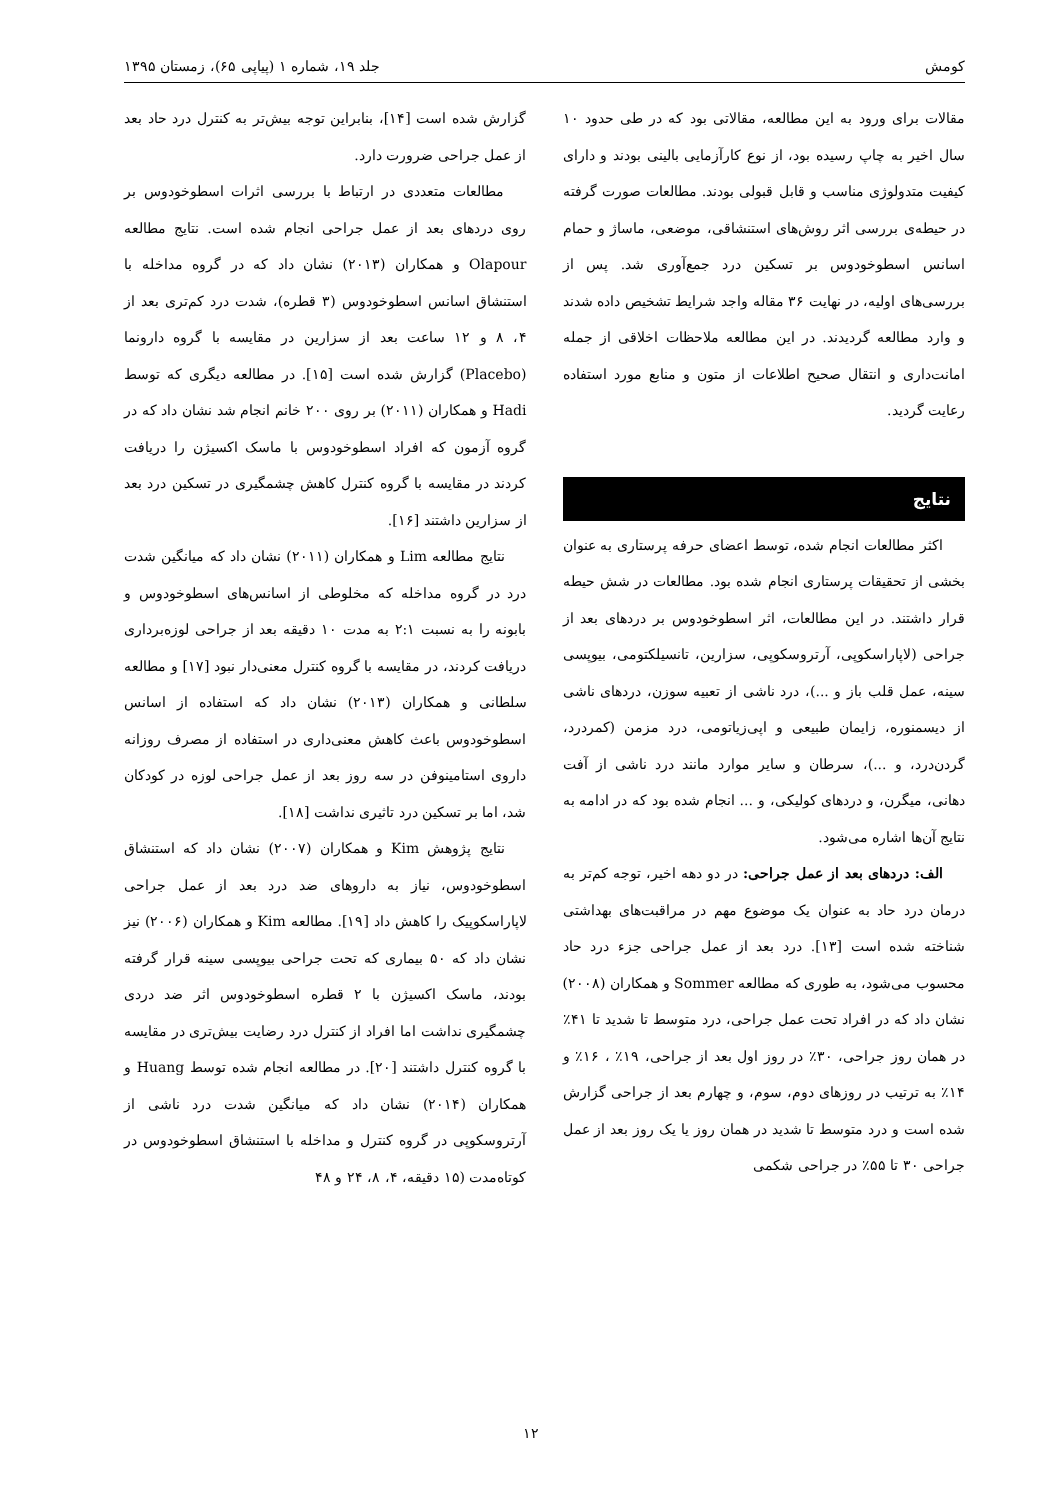کومش جلد ۱۹، شماره ۱ (پیاپی ۶۵)، زمستان ۱۳۹۵
مقالات برای ورود به این مطالعه، مقالاتی بود که در طی حدود ۱۰ سال اخیر به چاپ رسیده بود، از نوع کارآزمایی بالینی بودند و دارای کیفیت متدولوژی مناسب و قابل قبولی بودند. مطالعات صورت گرفته در حیطه‌ی بررسی اثر روش‌های استنشاقی، موضعی، ماساژ و حمام اسانس اسطوخودوس بر تسکین درد جمع‌آوری شد. پس از بررسی‌های اولیه، در نهایت ۳۶ مقاله واجد شرایط تشخیص داده شدند و وارد مطالعه گردیدند. در این مطالعه ملاحظات اخلاقی از جمله امانت‌داری و انتقال صحیح اطلاعات از متون و منابع مورد استفاده رعایت گردید.
نتایج
اکثر مطالعات انجام شده، توسط اعضای حرفه پرستاری به عنوان بخشی از تحقیقات پرستاری انجام شده بود. مطالعات در شش حیطه قرار داشتند. در این مطالعات، اثر اسطوخودوس بر دردهای بعد از جراحی (لاپاراسکوپی، آرتروسکوپی، سزارین، تانسیلکتومی، بیوپسی سینه، عمل قلب باز و ...)، درد ناشی از تعبیه سوزن، دردهای ناشی از دیسمنوره، زایمان طبیعی و اپی‌زیاتومی، درد مزمن (کمردرد، گردن‌درد، و ...)، سرطان و سایر موارد مانند درد ناشی از آفت دهانی، میگرن، و دردهای کولیکی، و ... انجام شده بود که در ادامه به نتایج آن‌ها اشاره می‌شود.
الف: دردهای بعد از عمل جراحی: در دو دهه اخیر، توجه کم‌تر به درمان درد حاد به عنوان یک موضوع مهم در مراقبت‌های بهداشتی شناخته شده است [۱۳]. درد بعد از عمل جراحی جزء درد حاد محسوب می‌شود، به طوری که مطالعه Sommer و همکاران (۲۰۰۸) نشان داد که در افراد تحت عمل جراحی، درد متوسط تا شدید تا ۴۱٪ در همان روز جراحی، ۳۰٪ در روز اول بعد از جراحی، ۱۹٪ ، ۱۶٪ و ۱۴٪ به ترتیب در روزهای دوم، سوم، و چهارم بعد از جراحی گزارش شده است و درد متوسط تا شدید در همان روز یا یک روز بعد از عمل جراحی ۳۰ تا ۵۵٪ در جراحی شکمی
گزارش شده است [۱۴]، بنابراین توجه بیش‌تر به کنترل درد حاد بعد از عمل جراحی ضرورت دارد.
مطالعات متعددی در ارتباط با بررسی اثرات اسطوخودوس بر روی دردهای بعد از عمل جراحی انجام شده است. نتایج مطالعه Olapour و همکاران (۲۰۱۳) نشان داد که در گروه مداخله با استنشاق اسانس اسطوخودوس (۳ قطره)، شدت درد کم‌تری بعد از ۴، ۸ و ۱۲ ساعت بعد از سزارین در مقایسه با گروه دارونما (Placebo) گزارش شده است [۱۵]. در مطالعه دیگری که توسط Hadi و همکاران (۲۰۱۱) بر روی ۲۰۰ خانم انجام شد نشان داد که در گروه آزمون که افراد اسطوخودوس با ماسک اکسیژن را دریافت کردند در مقایسه با گروه کنترل کاهش چشمگیری در تسکین درد بعد از سزارین داشتند [۱۶].
نتایج مطالعه Lim و همکاران (۲۰۱۱) نشان داد که میانگین شدت درد در گروه مداخله که مخلوطی از اسانس‌های اسطوخودوس و بابونه را به نسبت ۲:۱ به مدت ۱۰ دقیقه بعد از جراحی لوزه‌برداری دریافت کردند، در مقایسه با گروه کنترل معنی‌دار نبود [۱۷] و مطالعه سلطانی و همکاران (۲۰۱۳) نشان داد که استفاده از اسانس اسطوخودوس باعث کاهش معنی‌داری در استفاده از مصرف روزانه داروی استامینوفن در سه روز بعد از عمل جراحی لوزه در کودکان شد، اما بر تسکین درد تاثیری نداشت [۱۸].
نتایج پژوهش Kim و همکاران (۲۰۰۷) نشان داد که استنشاق اسطوخودوس، نیاز به داروهای ضد درد بعد از عمل جراحی لاپاراسکوپیک را کاهش داد [۱۹]. مطالعه Kim و همکاران (۲۰۰۶) نیز نشان داد که ۵۰ بیماری که تحت جراحی بیوپسی سینه قرار گرفته بودند، ماسک اکسیژن با ۲ قطره اسطوخودوس اثر ضد دردی چشمگیری نداشت اما افراد از کنترل درد رضایت بیش‌تری در مقایسه با گروه کنترل داشتند [۲۰]. در مطالعه انجام شده توسط Huang و همکاران (۲۰۱۴) نشان داد که میانگین شدت درد ناشی از آرتروسکوپی در گروه کنترل و مداخله با استنشاق اسطوخودوس در کوتاه‌مدت (۱۵ دقیقه، ۴، ۸، ۲۴ و ۴۸
۱۲